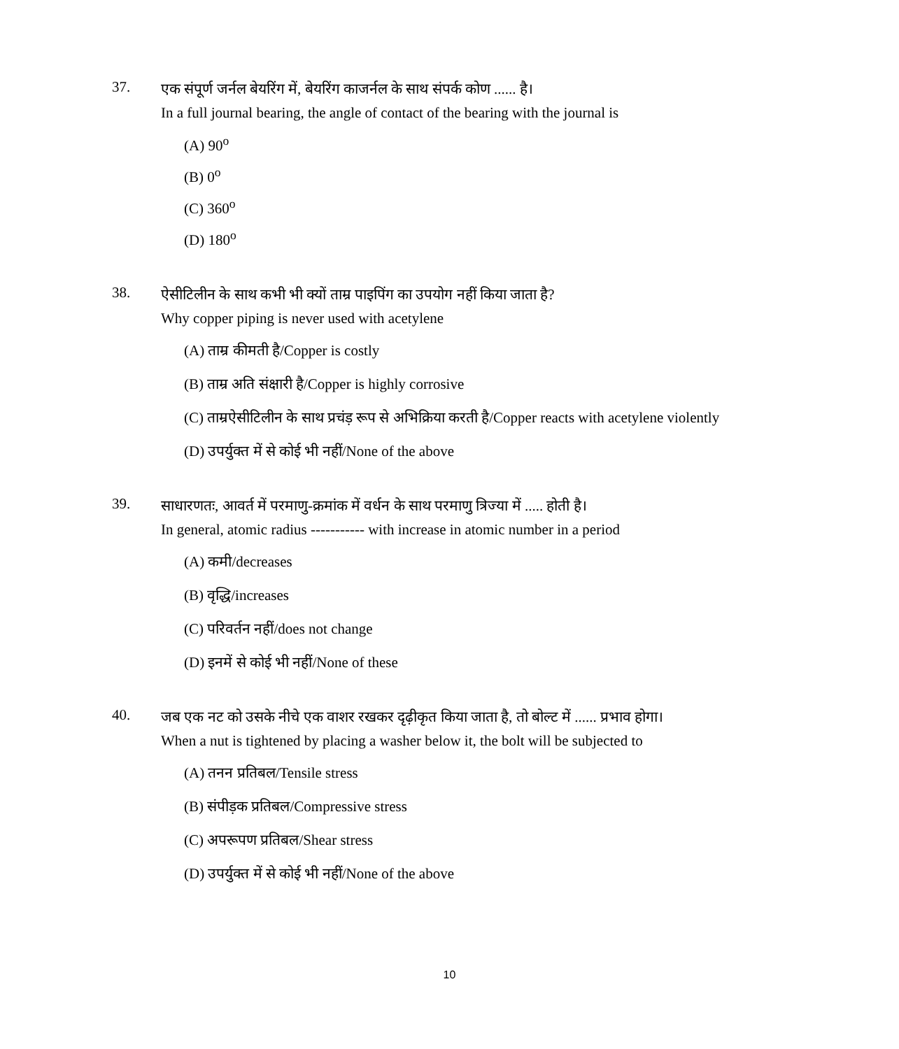37.
एक संपूर्ण जर्नल बेयरिंग में, बेयरिंग काजर्नल के साथ संपर्क कोण ...... है।
In a full journal bearing, the angle of contact of the bearing with the journal is
(A) 90<sup>o</sup>
(B) 0<sup>o</sup>
(C) 360<sup>o</sup>
(D) 180<sup>o</sup>
38.
ऐसीटिलीन के साथ कभी भी क्यों ताम्र पाइपिंग का उपयोग नहीं किया जाता है?
Why copper piping is never used with acetylene
(A) ताम्र कीमती है/Copper is costly
(B) ताम्र अति संक्षारी है/Copper is highly corrosive
(C) ताम्रऐसीटिलीन के साथ प्रचंड़ रूप से अभिक्रिया करती है/Copper reacts with acetylene violently
(D) उपर्युक्त में से कोई भी नहीं/None of the above
39.
साधारणतः, आवर्त में परमाणु-क्रमांक में वर्धन के साथ परमाणु त्रिज्या में ..... होती है।
In general, atomic radius ----------- with increase in atomic number in a period
(A) कमी/decreases
(B) वृद्धि/increases
(C) परिवर्तन नहीं/does not change
(D) इनमें से कोई भी नहीं/None of these
40.
जब एक नट को उसके नीचे एक वाशर रखकर दृढ़ीकृत किया जाता है, तो बोल्ट में ...... प्रभाव होगा।
When a nut is tightened by placing a washer below it, the bolt will be subjected to
(A) तनन प्रतिबल/Tensile stress
(B) संपीड़क प्रतिबल/Compressive stress
(C) अपरूपण प्रतिबल/Shear stress
(D) उपर्युक्त में से कोई भी नहीं/None of the above
10